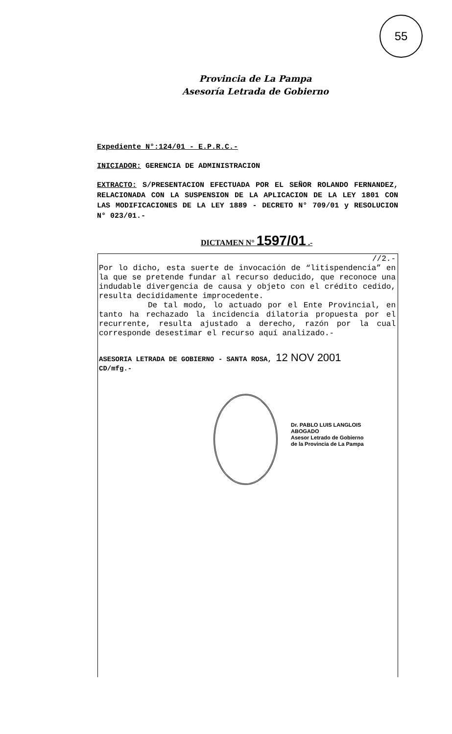55
Provincia de La Pampa
Asesoría Letrada de Gobierno
Expediente N°:124/01 - E.P.R.C.-
INICIADOR: GERENCIA DE ADMINISTRACION
EXTRACTO: S/PRESENTACION EFECTUADA POR EL SEÑOR ROLANDO FERNANDEZ, RELACIONADA CON LA SUSPENSION DE LA APLICACION DE LA LEY 1801 CON LAS MODIFICACIONES DE LA LEY 1889 - DECRETO N° 709/01 y RESOLUCION N° 023/01.-
DICTAMEN N° 1597/01 .-
//2.-
Por lo dicho, esta suerte de invocación de “litispendencia” en la que se pretende fundar al recurso deducido, que reconoce una indudable divergencia de causa y objeto con el crédito cedido, resulta decididamente improcedente.
De tal modo, lo actuado por el Ente Provincial, en tanto ha rechazado la incidencia dilatoria propuesta por el recurrente, resulta ajustado a derecho, razón por la cual corresponde desestimar el recurso aquí analizado.-
ASESORIA LETRADA DE GOBIERNO - SANTA ROSA, 12 NOV 2001
CD/mfg.-
Dr. PABLO LUIS LANGLOIS
ABOGADO
Asesor Letrado de Gobierno
de la Provincia de La Pampa